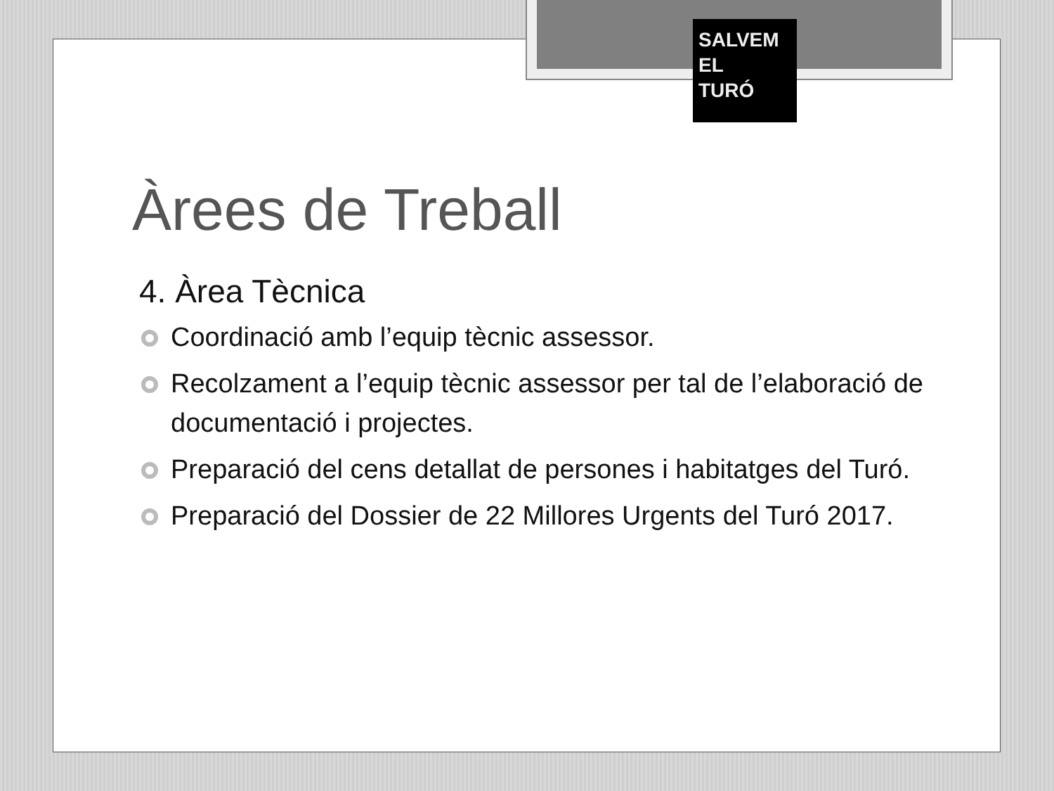SALVEM
EL
TURÓ
Àrees de Treball
4. Àrea Tècnica
Coordinació amb l’equip tècnic assessor.
Recolzament a l’equip tècnic assessor per tal de l’elaboració de documentació i projectes.
Preparació del cens detallat de persones i habitatges del Turó.
Preparació del Dossier de 22 Millores Urgents del Turó 2017.